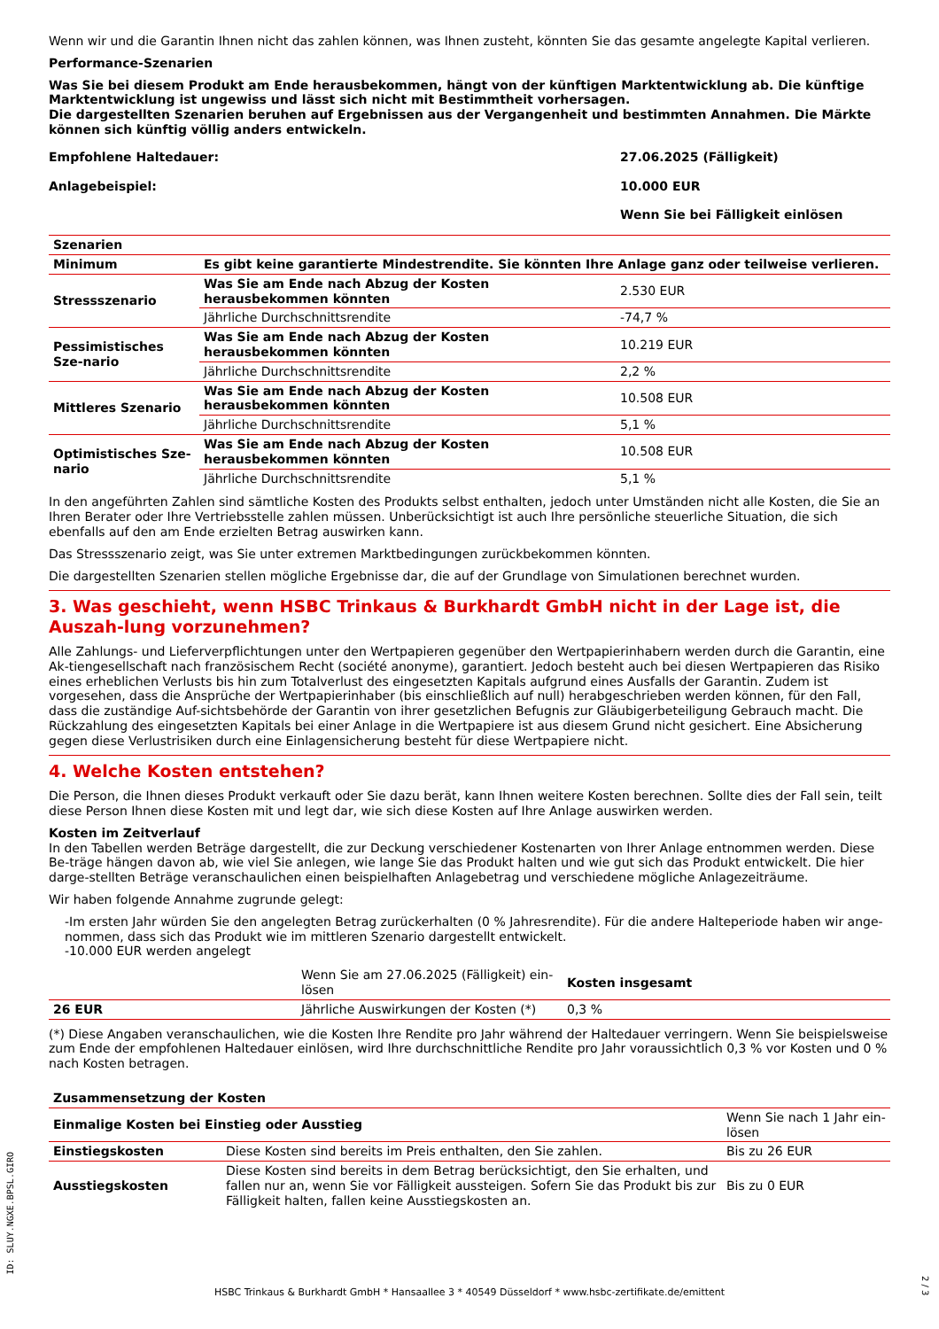Wenn wir und die Garantin Ihnen nicht das zahlen können, was Ihnen zusteht, könnten Sie das gesamte angelegte Kapital verlieren.
Performance-Szenarien
Was Sie bei diesem Produkt am Ende herausbekommen, hängt von der künftigen Marktentwicklung ab. Die künftige Marktentwicklung ist ungewiss und lässt sich nicht mit Bestimmtheit vorhersagen.
Die dargestellten Szenarien beruhen auf Ergebnissen aus der Vergangenheit und bestimmten Annahmen. Die Märkte können sich künftig völlig anders entwickeln.
| Empfohlene Haltedauer: | 27.06.2025 (Fälligkeit) |
| Anlagebeispiel: | 10.000 EUR |
| | Wenn Sie bei Fälligkeit einlösen |
| Szenarien | | |
| --- | --- | --- |
| Minimum | Es gibt keine garantierte Mindestrendite. Sie könnten Ihre Anlage ganz oder teilweise verlieren. | |
| Stressszenario | Was Sie am Ende nach Abzug der Kosten herausbekommen könnten | 2.530 EUR |
| | Jährliche Durchschnittsrendite | -74,7 % |
| Pessimistisches Sze-nario | Was Sie am Ende nach Abzug der Kosten herausbekommen könnten | 10.219 EUR |
| | Jährliche Durchschnittsrendite | 2,2 % |
| Mittleres Szenario | Was Sie am Ende nach Abzug der Kosten herausbekommen könnten | 10.508 EUR |
| | Jährliche Durchschnittsrendite | 5,1 % |
| Optimistisches Sze-nario | Was Sie am Ende nach Abzug der Kosten herausbekommen könnten | 10.508 EUR |
| | Jährliche Durchschnittsrendite | 5,1 % |
In den angeführten Zahlen sind sämtliche Kosten des Produkts selbst enthalten, jedoch unter Umständen nicht alle Kosten, die Sie an Ihren Berater oder Ihre Vertriebsstelle zahlen müssen. Unberücksichtigt ist auch Ihre persönliche steuerliche Situation, die sich ebenfalls auf den am Ende erzielten Betrag auswirken kann.
Das Stressszenario zeigt, was Sie unter extremen Marktbedingungen zurückbekommen könnten.
Die dargestellten Szenarien stellen mögliche Ergebnisse dar, die auf der Grundlage von Simulationen berechnet wurden.
3. Was geschieht, wenn HSBC Trinkaus & Burkhardt GmbH nicht in der Lage ist, die Auszah-lung vorzunehmen?
Alle Zahlungs- und Lieferverpflichtungen unter den Wertpapieren gegenüber den Wertpapierinhabern werden durch die Garantin, eine Ak-tiengesellschaft nach französischem Recht (société anonyme), garantiert. Jedoch besteht auch bei diesen Wertpapieren das Risiko eines erheblichen Verlusts bis hin zum Totalverlust des eingesetzten Kapitals aufgrund eines Ausfalls der Garantin. Zudem ist vorgesehen, dass die Ansprüche der Wertpapierinhaber (bis einschließlich auf null) herabgeschrieben werden können, für den Fall, dass die zuständige Auf-sichtsbehörde der Garantin von ihrer gesetzlichen Befugnis zur Gläubigerbeteiligung Gebrauch macht. Die Rückzahlung des eingesetzten Kapitals bei einer Anlage in die Wertpapiere ist aus diesem Grund nicht gesichert. Eine Absicherung gegen diese Verlustrisiken durch eine Einlagensicherung besteht für diese Wertpapiere nicht.
4. Welche Kosten entstehen?
Die Person, die Ihnen dieses Produkt verkauft oder Sie dazu berät, kann Ihnen weitere Kosten berechnen. Sollte dies der Fall sein, teilt diese Person Ihnen diese Kosten mit und legt dar, wie sich diese Kosten auf Ihre Anlage auswirken werden.
Kosten im Zeitverlauf
In den Tabellen werden Beträge dargestellt, die zur Deckung verschiedener Kostenarten von Ihrer Anlage entnommen werden. Diese Be-träge hängen davon ab, wie viel Sie anlegen, wie lange Sie das Produkt halten und wie gut sich das Produkt entwickelt. Die hier darge-stellten Beträge veranschaulichen einen beispielhaften Anlagebetrag und verschiedene mögliche Anlagezeiträume.
Wir haben folgende Annahme zugrunde gelegt:
-Im ersten Jahr würden Sie den angelegten Betrag zurückerhalten (0 % Jahresrendite). Für die andere Halteperiode haben wir ange-nommen, dass sich das Produkt wie im mittleren Szenario dargestellt entwickelt.
-10.000 EUR werden angelegt
| | Wenn Sie am 27.06.2025 (Fälligkeit) ein-lösen | Kosten insgesamt |
| 26 EUR | Jährliche Auswirkungen der Kosten (*) | 0,3 % |
(*) Diese Angaben veranschaulichen, wie die Kosten Ihre Rendite pro Jahr während der Haltedauer verringern. Wenn Sie beispielsweise zum Ende der empfohlenen Haltedauer einlösen, wird Ihre durchschnittliche Rendite pro Jahr voraussichtlich 0,3 % vor Kosten und 0 % nach Kosten betragen.
| Zusammensetzung der Kosten | | |
| --- | --- | --- |
| Einmalige Kosten bei Einstieg oder Ausstieg | | Wenn Sie nach 1 Jahr ein-lösen |
| Einstiegskosten | Diese Kosten sind bereits im Preis enthalten, den Sie zahlen. | Bis zu 26 EUR |
| Ausstiegskosten | Diese Kosten sind bereits in dem Betrag berücksichtigt, den Sie erhalten, und fallen nur an, wenn Sie vor Fälligkeit aussteigen. Sofern Sie das Produkt bis zur Fälligkeit halten, fallen keine Ausstiegskosten an. | Bis zu 0 EUR |
ID: SLUY.NGXE.BPSL.GIRO
HSBC Trinkaus & Burkhardt GmbH * Hansaallee 3 * 40549 Düsseldorf * www.hsbc-zertifikate.de/emittent
2 / 3